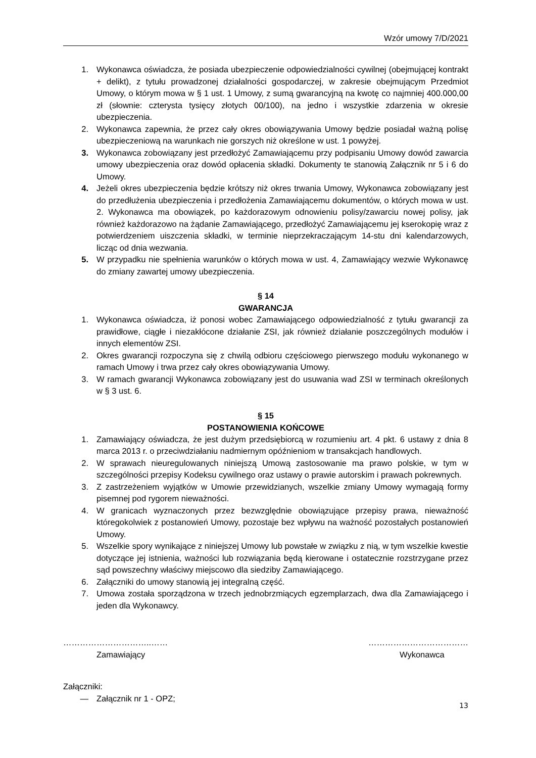Wzór umowy 7/D/2021
1. Wykonawca oświadcza, że posiada ubezpieczenie odpowiedzialności cywilnej (obejmującej kontrakt + delikt), z tytułu prowadzonej działalności gospodarczej, w zakresie obejmującym Przedmiot Umowy, o którym mowa w § 1 ust. 1 Umowy, z sumą gwarancyjną na kwotę co najmniej 400.000,00 zł (słownie: czterysta tysięcy złotych 00/100), na jedno i wszystkie zdarzenia w okresie ubezpieczenia.
2. Wykonawca zapewnia, że przez cały okres obowiązywania Umowy będzie posiadał ważną polisę ubezpieczeniową na warunkach nie gorszych niż określone w ust. 1 powyżej.
3. Wykonawca zobowiązany jest przedłożyć Zamawiającemu przy podpisaniu Umowy dowód zawarcia umowy ubezpieczenia oraz dowód opłacenia składki. Dokumenty te stanowią Załącznik nr 5 i 6 do Umowy.
4. Jeżeli okres ubezpieczenia będzie krótszy niż okres trwania Umowy, Wykonawca zobowiązany jest do przedłużenia ubezpieczenia i przedłożenia Zamawiającemu dokumentów, o których mowa w ust. 2. Wykonawca ma obowiązek, po każdorazowym odnowieniu polisy/zawarciu nowej polisy, jak również każdorazowo na żądanie Zamawiającego, przedłożyć Zamawiającemu jej kserokopię wraz z potwierdzeniem uiszczenia składki, w terminie nieprzekraczającym 14-stu dni kalendarzowych, licząc od dnia wezwania.
5. W przypadku nie spełnienia warunków o których mowa w ust. 4, Zamawiający wezwie Wykonawcę do zmiany zawartej umowy ubezpieczenia.
§ 14
GWARANCJA
1. Wykonawca oświadcza, iż ponosi wobec Zamawiającego odpowiedzialność z tytułu gwarancji za prawidłowe, ciągłe i niezakłócone działanie ZSI, jak również działanie poszczególnych modułów i innych elementów ZSI.
2. Okres gwarancji rozpoczyna się z chwilą odbioru częściowego pierwszego modułu wykonanego w ramach Umowy i trwa przez cały okres obowiązywania Umowy.
3. W ramach gwarancji Wykonawca zobowiązany jest do usuwania wad ZSI w terminach określonych w § 3 ust. 6.
§ 15
POSTANOWIENIA KOŃCOWE
1. Zamawiający oświadcza, że jest dużym przedsiębiorcą w rozumieniu art. 4 pkt. 6 ustawy z dnia 8 marca 2013 r. o przeciwdziałaniu nadmiernym opóźnieniom w transakcjach handlowych.
2. W sprawach nieuregulowanych niniejszą Umową zastosowanie ma prawo polskie, w tym w szczególności przepisy Kodeksu cywilnego oraz ustawy o prawie autorskim i prawach pokrewnych.
3. Z zastrzeżeniem wyjątków w Umowie przewidzianych, wszelkie zmiany Umowy wymagają formy pisemnej pod rygorem nieważności.
4. W granicach wyznaczonych przez bezwzględnie obowiązujące przepisy prawa, nieważność któregokolwiek z postanowień Umowy, pozostaje bez wpływu na ważność pozostałych postanowień Umowy.
5. Wszelkie spory wynikające z niniejszej Umowy lub powstałe w związku z nią, w tym wszelkie kwestie dotyczące jej istnienia, ważności lub rozwiązania będą kierowane i ostatecznie rozstrzygane przez sąd powszechny właściwy miejscowo dla siedziby Zamawiającego.
6. Załączniki do umowy stanowią jej integralną część.
7. Umowa została sporządzona w trzech jednobrzmiących egzemplarzach, dwa dla Zamawiającego i jeden dla Wykonawcy.
…………………………..……
Zamawiający
………………………………
Wykonawca
Załączniki:
— Załącznik nr 1 - OPZ;
13